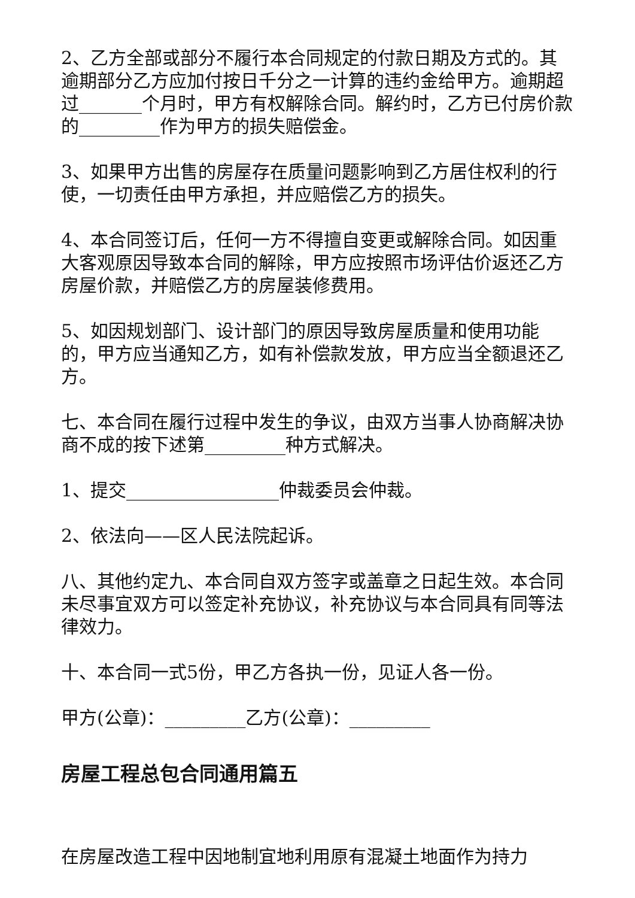2、乙方全部或部分不履行本合同规定的付款日期及方式的。其逾期部分乙方应加付按日千分之一计算的违约金给甲方。逾期超过_______个月时，甲方有权解除合同。解约时，乙方已付房价款的_________作为甲方的损失赔偿金。
3、如果甲方出售的房屋存在质量问题影响到乙方居住权利的行使，一切责任由甲方承担，并应赔偿乙方的损失。
4、本合同签订后，任何一方不得擅自变更或解除合同。如因重大客观原因导致本合同的解除，甲方应按照市场评估价返还乙方房屋价款，并赔偿乙方的房屋装修费用。
5、如因规划部门、设计部门的原因导致房屋质量和使用功能的，甲方应当通知乙方，如有补偿款发放，甲方应当全额退还乙方。
七、本合同在履行过程中发生的争议，由双方当事人协商解决协商不成的按下述第_________种方式解决。
1、提交_________________仲裁委员会仲裁。
2、依法向——区人民法院起诉。
八、其他约定九、本合同自双方签字或盖章之日起生效。本合同未尽事宜双方可以签定补充协议，补充协议与本合同具有同等法律效力。
十、本合同一式5份，甲乙方各执一份，见证人各一份。
甲方(公章)：_________乙方(公章)：_________
房屋工程总包合同通用篇五
在房屋改造工程中因地制宜地利用原有混凝土地面作为持力